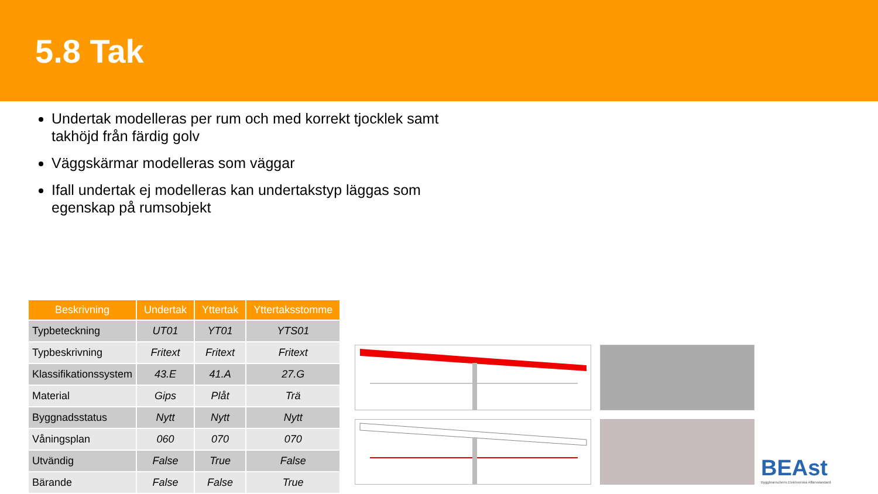5.8 Tak
Undertak modelleras per rum och med korrekt tjocklek samt takhöjd från färdig golv
Väggskärmar modelleras som väggar
Ifall undertak ej modelleras kan undertakstyp läggas som egenskap på rumsobjekt
| Beskrivning | Undertak | Yttertak | Yttertaksstomme |
| --- | --- | --- | --- |
| Typbeteckning | UT01 | YT01 | YTS01 |
| Typbeskrivning | Fritext | Fritext | Fritext |
| Klassifikationssystem | 43.E | 41.A | 27.G |
| Material | Gips | Plåt | Trä |
| Byggnadsstatus | Nytt | Nytt | Nytt |
| Våningsplan | 060 | 070 | 070 |
| Utvändig | False | True | False |
| Bärande | False | False | True |
BEAst
Byggbranschens Elektroniska Affärsstandard